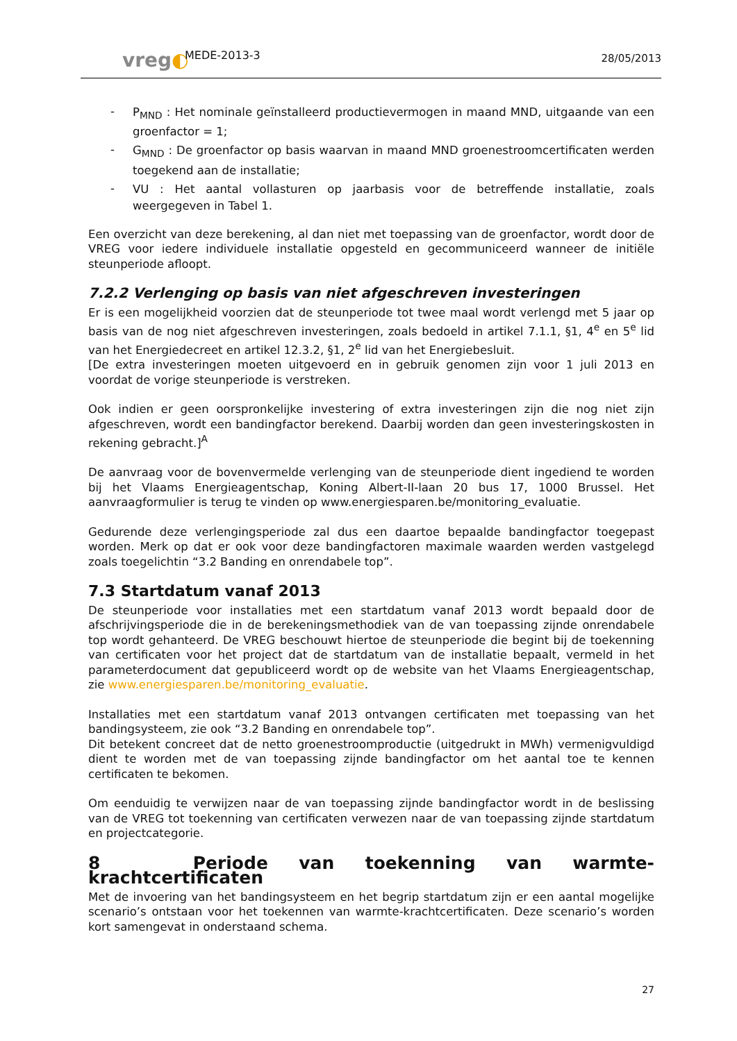vreg◐
MEDE-2013-3
28/05/2013
- P<sub>MND</sub> : Het nominale geïnstalleerd productievermogen in maand MND, uitgaande van een groenfactor = 1;
- G<sub>MND</sub> : De groenfactor op basis waarvan in maand MND groenestroomcertificaten werden toegekend aan de installatie;
- VU : Het aantal vollasturen op jaarbasis voor de betreffende installatie, zoals weergegeven in Tabel 1.
Een overzicht van deze berekening, al dan niet met toepassing van de groenfactor, wordt door de VREG voor iedere individuele installatie opgesteld en gecommuniceerd wanneer de initiële steunperiode afloopt.
7.2.2 Verlenging op basis van niet afgeschreven investeringen
Er is een mogelijkheid voorzien dat de steunperiode tot twee maal wordt verlengd met 5 jaar op basis van de nog niet afgeschreven investeringen, zoals bedoeld in artikel 7.1.1, §1, 4<sup>e</sup> en 5<sup>e</sup> lid van het Energiedecreet en artikel 12.3.2, §1, 2<sup>e</sup> lid van het Energiebesluit.
[De extra investeringen moeten uitgevoerd en in gebruik genomen zijn voor 1 juli 2013 en voordat de vorige steunperiode is verstreken.
Ook indien er geen oorspronkelijke investering of extra investeringen zijn die nog niet zijn afgeschreven, wordt een bandingfactor berekend. Daarbij worden dan geen investeringskosten in rekening gebracht.]<sup>A</sup>
De aanvraag voor de bovenvermelde verlenging van de steunperiode dient ingediend te worden bij het Vlaams Energieagentschap, Koning Albert-II-laan 20 bus 17, 1000 Brussel. Het aanvraagformulier is terug te vinden op www.energiesparen.be/monitoring_evaluatie.
Gedurende deze verlengingsperiode zal dus een daartoe bepaalde bandingfactor toegepast worden. Merk op dat er ook voor deze bandingfactoren maximale waarden werden vastgelegd zoals toegelichtin “3.2 Banding en onrendabele top”.
7.3 Startdatum vanaf 2013
De steunperiode voor installaties met een startdatum vanaf 2013 wordt bepaald door de afschrijvingsperiode die in de berekeningsmethodiek van de van toepassing zijnde onrendabele top wordt gehanteerd. De VREG beschouwt hiertoe de steunperiode die begint bij de toekenning van certificaten voor het project dat de startdatum van de installatie bepaalt, vermeld in het parameterdocument dat gepubliceerd wordt op de website van het Vlaams Energieagentschap, zie www.energiesparen.be/monitoring_evaluatie.
Installaties met een startdatum vanaf 2013 ontvangen certificaten met toepassing van het bandingsysteem, zie ook “3.2 Banding en onrendabele top”.
Dit betekent concreet dat de netto groenestroomproductie (uitgedrukt in MWh) vermenigvuldigd dient te worden met de van toepassing zijnde bandingfactor om het aantal toe te kennen certificaten te bekomen.
Om eenduidig te verwijzen naar de van toepassing zijnde bandingfactor wordt in de beslissing van de VREG tot toekenning van certificaten verwezen naar de van toepassing zijnde startdatum en projectcategorie.
8 Periode van toekenning van warmte-krachtcertificaten
Met de invoering van het bandingsysteem en het begrip startdatum zijn er een aantal mogelijke scenario’s ontstaan voor het toekennen van warmte-krachtcertificaten. Deze scenario’s worden kort samengevat in onderstaand schema.
27